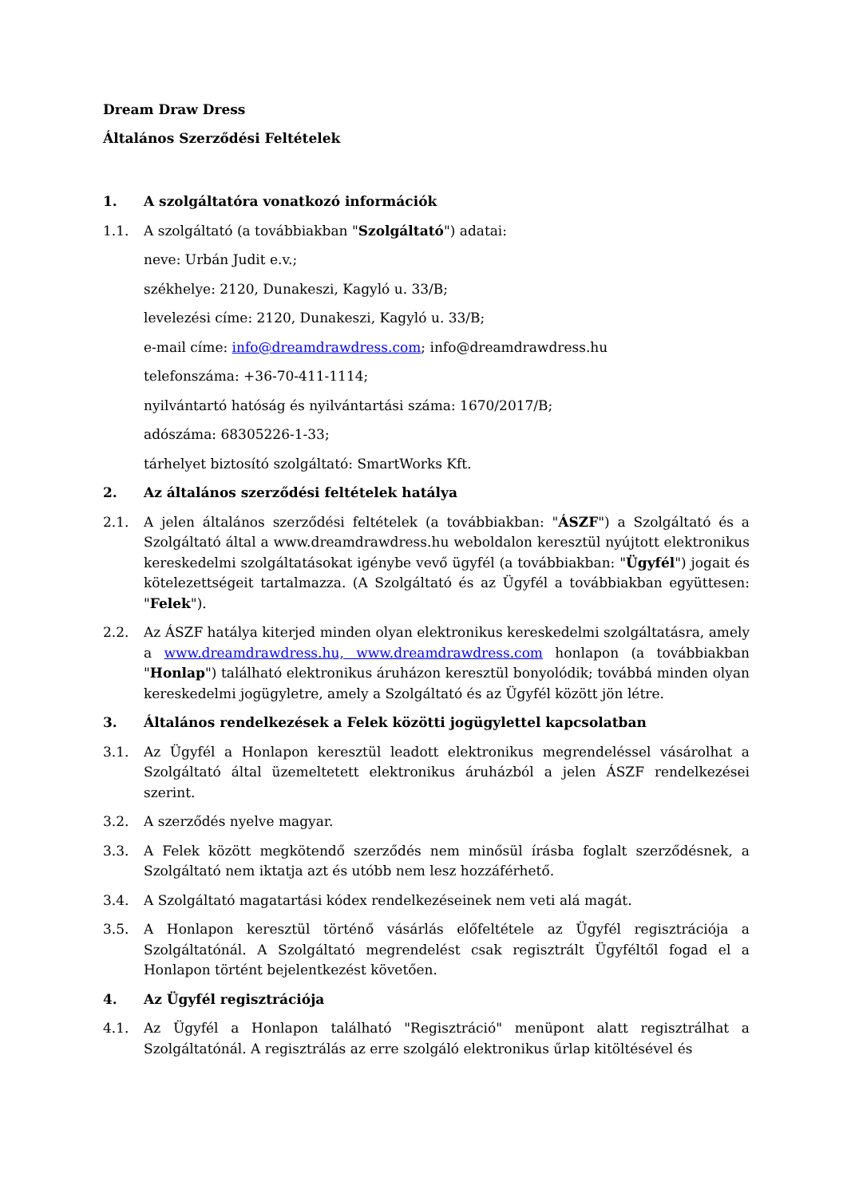Dream Draw Dress
Általános Szerződési Feltételek
1. A szolgáltatóra vonatkozó információk
1.1. A szolgáltató (a továbbiakban "Szolgáltató") adatai:
neve: Urbán Judit e.v.;
székhelye: 2120, Dunakeszi, Kagyló u. 33/B;
levelezési címe: 2120, Dunakeszi, Kagyló u. 33/B;
e-mail címe: info@dreamdrawdress.com; info@dreamdrawdress.hu
telefonszáma: +36-70-411-1114;
nyilvántartó hatóság és nyilvántartási száma: 1670/2017/B;
adószáma: 68305226-1-33;
tárhelyet biztosító szolgáltató: SmartWorks Kft.
2. Az általános szerződési feltételek hatálya
2.1. A jelen általános szerződési feltételek (a továbbiakban: "ÁSZF") a Szolgáltató és a Szolgáltató által a www.dreamdrawdress.hu weboldalon keresztül nyújtott elektronikus kereskedelmi szolgáltatásokat igénybe vevő ügyfél (a továbbiakban: "Ügyfél") jogait és kötelezettségeit tartalmazza. (A Szolgáltató és az Ügyfél a továbbiakban együttesen: "Felek").
2.2. Az ÁSZF hatálya kiterjed minden olyan elektronikus kereskedelmi szolgáltatásra, amely a www.dreamdrawdress.hu, www.dreamdrawdress.com honlapon (a továbbiakban "Honlap") található elektronikus áruházon keresztül bonyolódik; továbbá minden olyan kereskedelmi jogügyletre, amely a Szolgáltató és az Ügyfél között jön létre.
3. Általános rendelkezések a Felek közötti jogügylettel kapcsolatban
3.1. Az Ügyfél a Honlapon keresztül leadott elektronikus megrendeléssel vásárolhat a Szolgáltató által üzemeltetett elektronikus áruházból a jelen ÁSZF rendelkezései szerint.
3.2. A szerződés nyelve magyar.
3.3. A Felek között megkötendő szerződés nem minősül írásba foglalt szerződésnek, a Szolgáltató nem iktatja azt és utóbb nem lesz hozzáférhető.
3.4. A Szolgáltató magatartási kódex rendelkezéseinek nem veti alá magát.
3.5. A Honlapon keresztül történő vásárlás előfeltétele az Ügyfél regisztrációja a Szolgáltatónál. A Szolgáltató megrendelést csak regisztrált Ügyféltől fogad el a Honlapon történt bejelentkezést követően.
4. Az Ügyfél regisztrációja
4.1. Az Ügyfél a Honlapon található "Regisztráció" menüpont alatt regisztrálhat a Szolgáltatónál. A regisztrálás az erre szolgáló elektronikus űrlap kitöltésével és